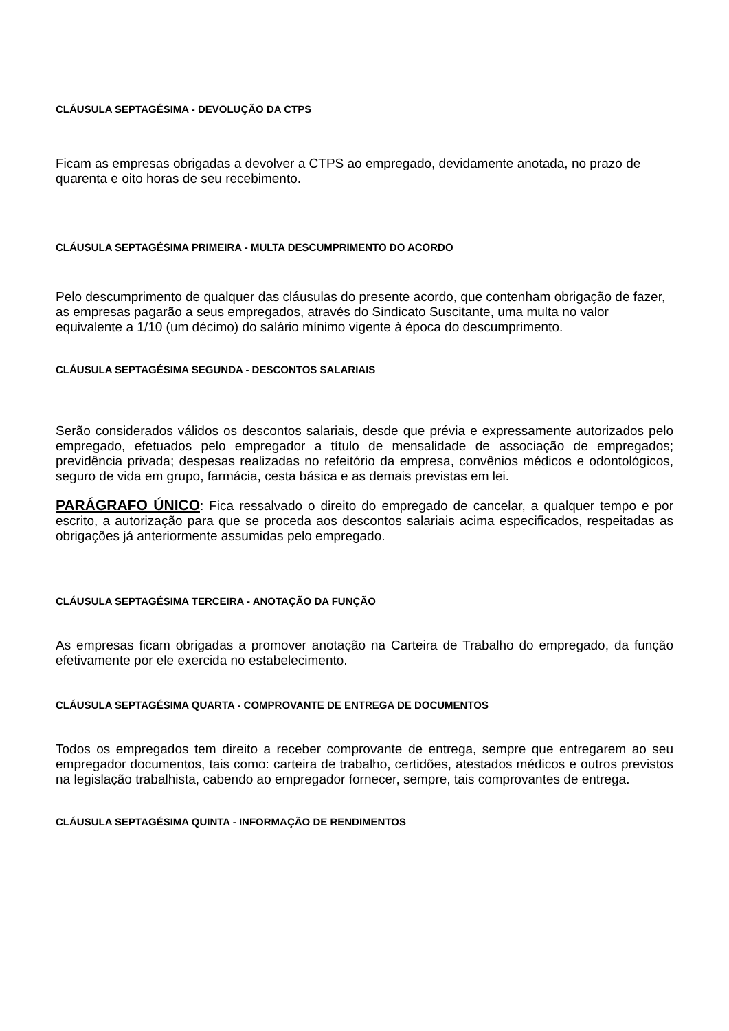CLÁUSULA SEPTAGÉSIMA - DEVOLUÇÃO DA CTPS
Ficam as empresas obrigadas a devolver a CTPS ao empregado, devidamente anotada, no prazo de quarenta e oito horas de seu recebimento.
CLÁUSULA SEPTAGÉSIMA PRIMEIRA - MULTA DESCUMPRIMENTO DO ACORDO
Pelo descumprimento de qualquer das cláusulas do presente acordo, que contenham obrigação de fazer, as empresas pagarão a seus empregados, através do Sindicato Suscitante, uma multa no valor equivalente a 1/10 (um décimo) do salário mínimo vigente à época do descumprimento.
CLÁUSULA SEPTAGÉSIMA SEGUNDA - DESCONTOS SALARIAIS
Serão considerados válidos os descontos salariais, desde que prévia e expressamente autorizados pelo empregado, efetuados pelo empregador a título de mensalidade de associação de empregados; previdência privada; despesas realizadas no refeitório da empresa, convênios médicos e odontológicos, seguro de vida em grupo, farmácia, cesta básica e as demais previstas em lei.
PARÁGRAFO ÚNICO: Fica ressalvado o direito do empregado de cancelar, a qualquer tempo e por escrito, a autorização para que se proceda aos descontos salariais acima especificados, respeitadas as obrigações já anteriormente assumidas pelo empregado.
CLÁUSULA SEPTAGÉSIMA TERCEIRA - ANOTAÇÃO DA FUNÇÃO
As empresas ficam obrigadas a promover anotação na Carteira de Trabalho do empregado, da função efetivamente por ele exercida no estabelecimento.
CLÁUSULA SEPTAGÉSIMA QUARTA - COMPROVANTE DE ENTREGA DE DOCUMENTOS
Todos os empregados tem direito a receber comprovante de entrega, sempre que entregarem ao seu empregador documentos, tais como: carteira de trabalho, certidões, atestados médicos e outros previstos na legislação trabalhista, cabendo ao empregador fornecer, sempre, tais comprovantes de entrega.
CLÁUSULA SEPTAGÉSIMA QUINTA - INFORMAÇÃO DE RENDIMENTOS